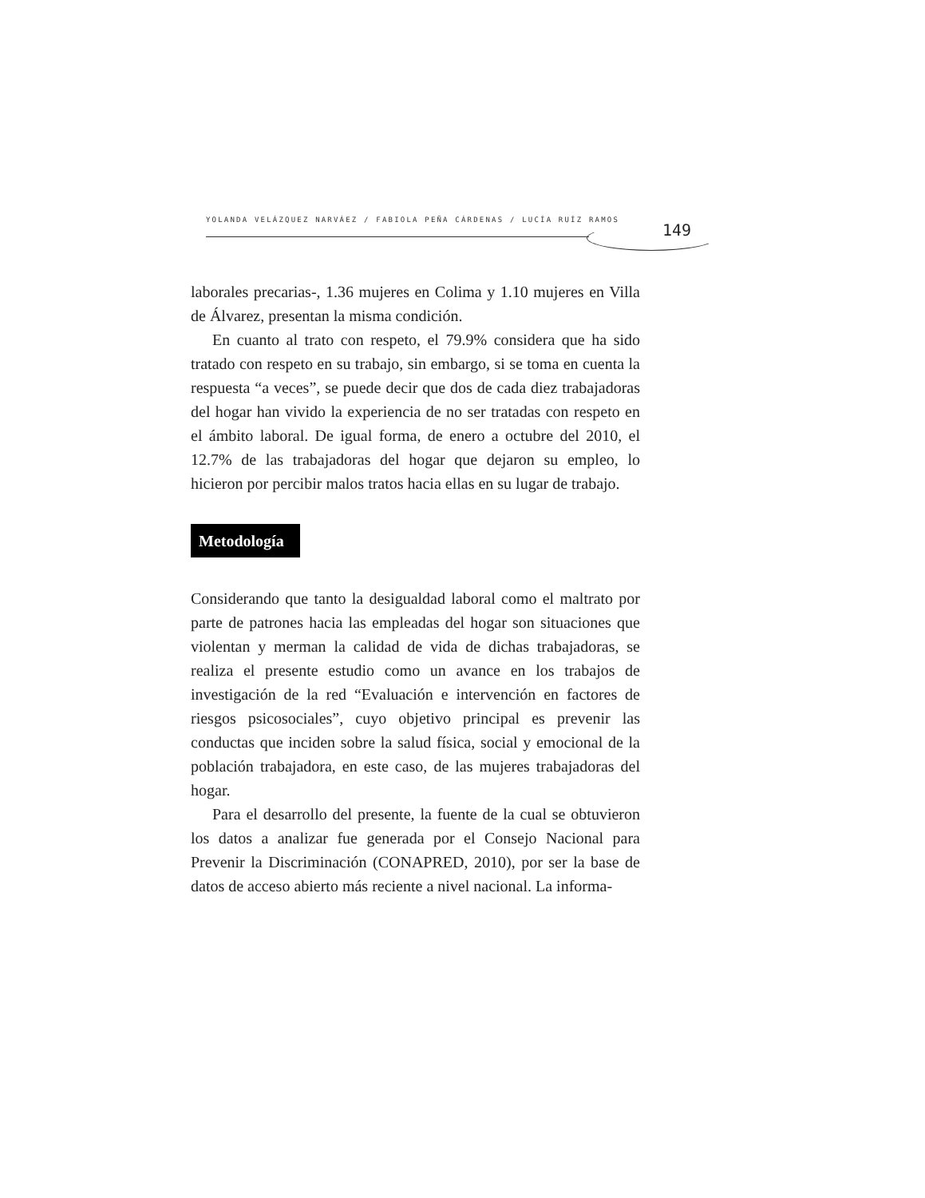YOLANDA VELÁZQUEZ NARVÁEZ / FABIOLA PEÑA CÁRDENAS / LUCÍA RUÍZ RAMOS
149
laborales precarias-, 1.36 mujeres en Colima y 1.10 mujeres en Villa de Álvarez, presentan la misma condición.
En cuanto al trato con respeto, el 79.9% considera que ha sido tratado con respeto en su trabajo, sin embargo, si se toma en cuenta la respuesta “a veces”, se puede decir que dos de cada diez trabajadoras del hogar han vivido la experiencia de no ser tratadas con respeto en el ámbito laboral. De igual forma, de enero a octubre del 2010, el 12.7% de las trabajadoras del hogar que dejaron su empleo, lo hicieron por percibir malos tratos hacia ellas en su lugar de trabajo.
Metodología
Considerando que tanto la desigualdad laboral como el maltrato por parte de patrones hacia las empleadas del hogar son situaciones que violentan y merman la calidad de vida de dichas trabajadoras, se realiza el presente estudio como un avance en los trabajos de investigación de la red “Evaluación e intervención en factores de riesgos psicosociales”, cuyo objetivo principal es prevenir las conductas que inciden sobre la salud física, social y emocional de la población trabajadora, en este caso, de las mujeres trabajadoras del hogar.
Para el desarrollo del presente, la fuente de la cual se obtuvieron los datos a analizar fue generada por el Consejo Nacional para Prevenir la Discriminación (CONAPRED, 2010), por ser la base de datos de acceso abierto más reciente a nivel nacional. La informa-